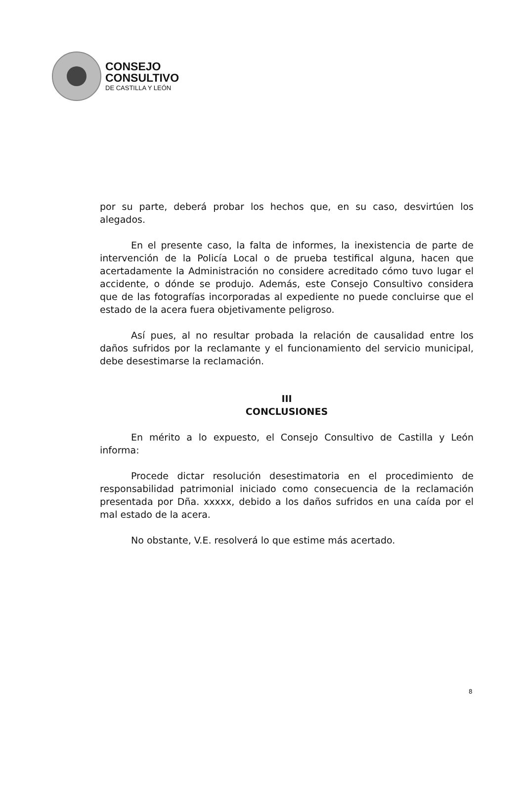CONSEJO
CONSULTIVO
DE CASTILLA Y LEÓN
por su parte, deberá probar los hechos que, en su caso, desvirtúen los alegados.
En el presente caso, la falta de informes, la inexistencia de parte de intervención de la Policía Local o de prueba testifical alguna, hacen que acertadamente la Administración no considere acreditado cómo tuvo lugar el accidente, o dónde se produjo. Además, este Consejo Consultivo considera que de las fotografías incorporadas al expediente no puede concluirse que el estado de la acera fuera objetivamente peligroso.
Así pues, al no resultar probada la relación de causalidad entre los daños sufridos por la reclamante y el funcionamiento del servicio municipal, debe desestimarse la reclamación.
III
CONCLUSIONES
En mérito a lo expuesto, el Consejo Consultivo de Castilla y León informa:
Procede dictar resolución desestimatoria en el procedimiento de responsabilidad patrimonial iniciado como consecuencia de la reclamación presentada por Dña. xxxxx, debido a los daños sufridos en una caída por el mal estado de la acera.
No obstante, V.E. resolverá lo que estime más acertado.
8